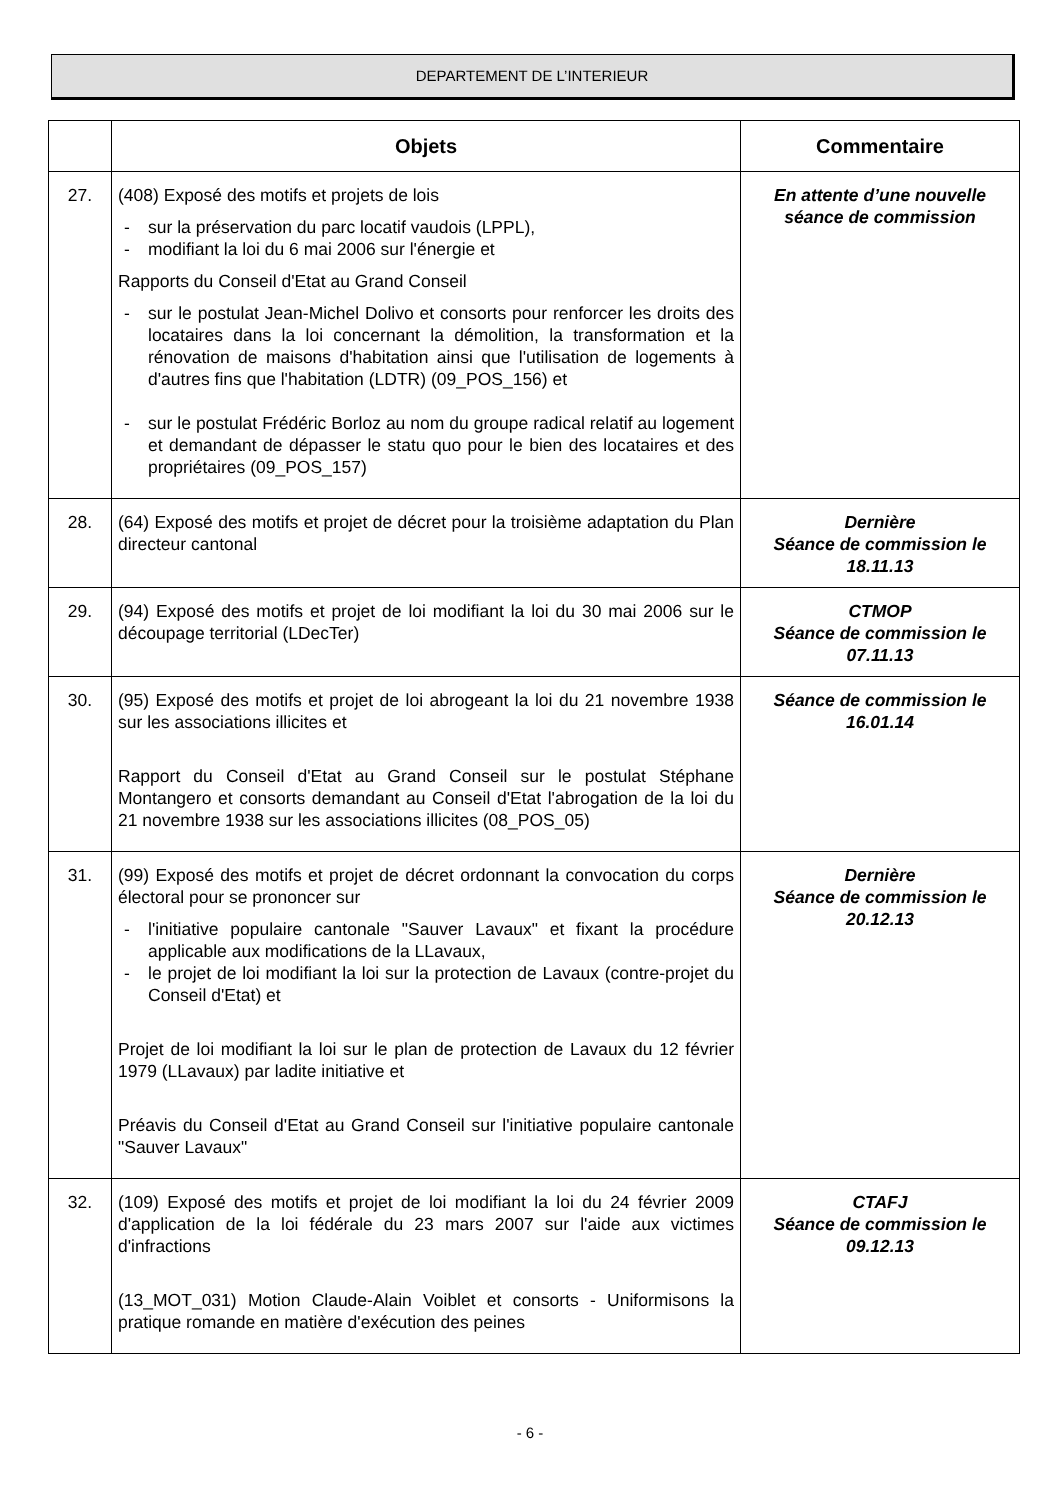DEPARTEMENT DE L’INTERIEUR
| | Objets | Commentaire |
| --- | --- | --- |
| 27. | (408) Exposé des motifs et projets de lois - sur la préservation du parc locatif vaudois (LPPL), - modifiant la loi du 6 mai 2006 sur l'énergie et Rapports du Conseil d'Etat au Grand Conseil - sur le postulat Jean-Michel Dolivo et consorts pour renforcer les droits des locataires dans la loi concernant la démolition, la transformation et la rénovation de maisons d'habitation ainsi que l'utilisation de logements à d'autres fins que l'habitation (LDTR) (09_POS_156) et - sur le postulat Frédéric Borloz au nom du groupe radical relatif au logement et demandant de dépasser le statu quo pour le bien des locataires et des propriétaires (09_POS_157) | En attente d’une nouvelle séance de commission |
| 28. | (64) Exposé des motifs et projet de décret pour la troisième adaptation du Plan directeur cantonal | Dernière Séance de commission le 18.11.13 |
| 29. | (94) Exposé des motifs et projet de loi modifiant la loi du 30 mai 2006 sur le découpage territorial (LDecTer) | CTMOP Séance de commission le 07.11.13 |
| 30. | (95) Exposé des motifs et projet de loi abrogeant la loi du 21 novembre 1938 sur les associations illicites et Rapport du Conseil d'Etat au Grand Conseil sur le postulat Stéphane Montangero et consorts demandant au Conseil d'Etat l'abrogation de la loi du 21 novembre 1938 sur les associations illicites (08_POS_05) | Séance de commission le 16.01.14 |
| 31. | (99) Exposé des motifs et projet de décret ordonnant la convocation du corps électoral pour se prononcer sur - l'initiative populaire cantonale "Sauver Lavaux" et fixant la procédure applicable aux modifications de la LLavaux, - le projet de loi modifiant la loi sur la protection de Lavaux (contre-projet du Conseil d'Etat) et Projet de loi modifiant la loi sur le plan de protection de Lavaux du 12 février 1979 (LLavaux) par ladite initiative et Préavis du Conseil d'Etat au Grand Conseil sur l'initiative populaire cantonale "Sauver Lavaux" | Dernière Séance de commission le 20.12.13 |
| 32. | (109) Exposé des motifs et projet de loi modifiant la loi du 24 février 2009 d'application de la loi fédérale du 23 mars 2007 sur l'aide aux victimes d'infractions (13_MOT_031) Motion Claude-Alain Voiblet et consorts - Uniformisons la pratique romande en matière d'exécution des peines | CTAFJ Séance de commission le 09.12.13 |
- 6 -